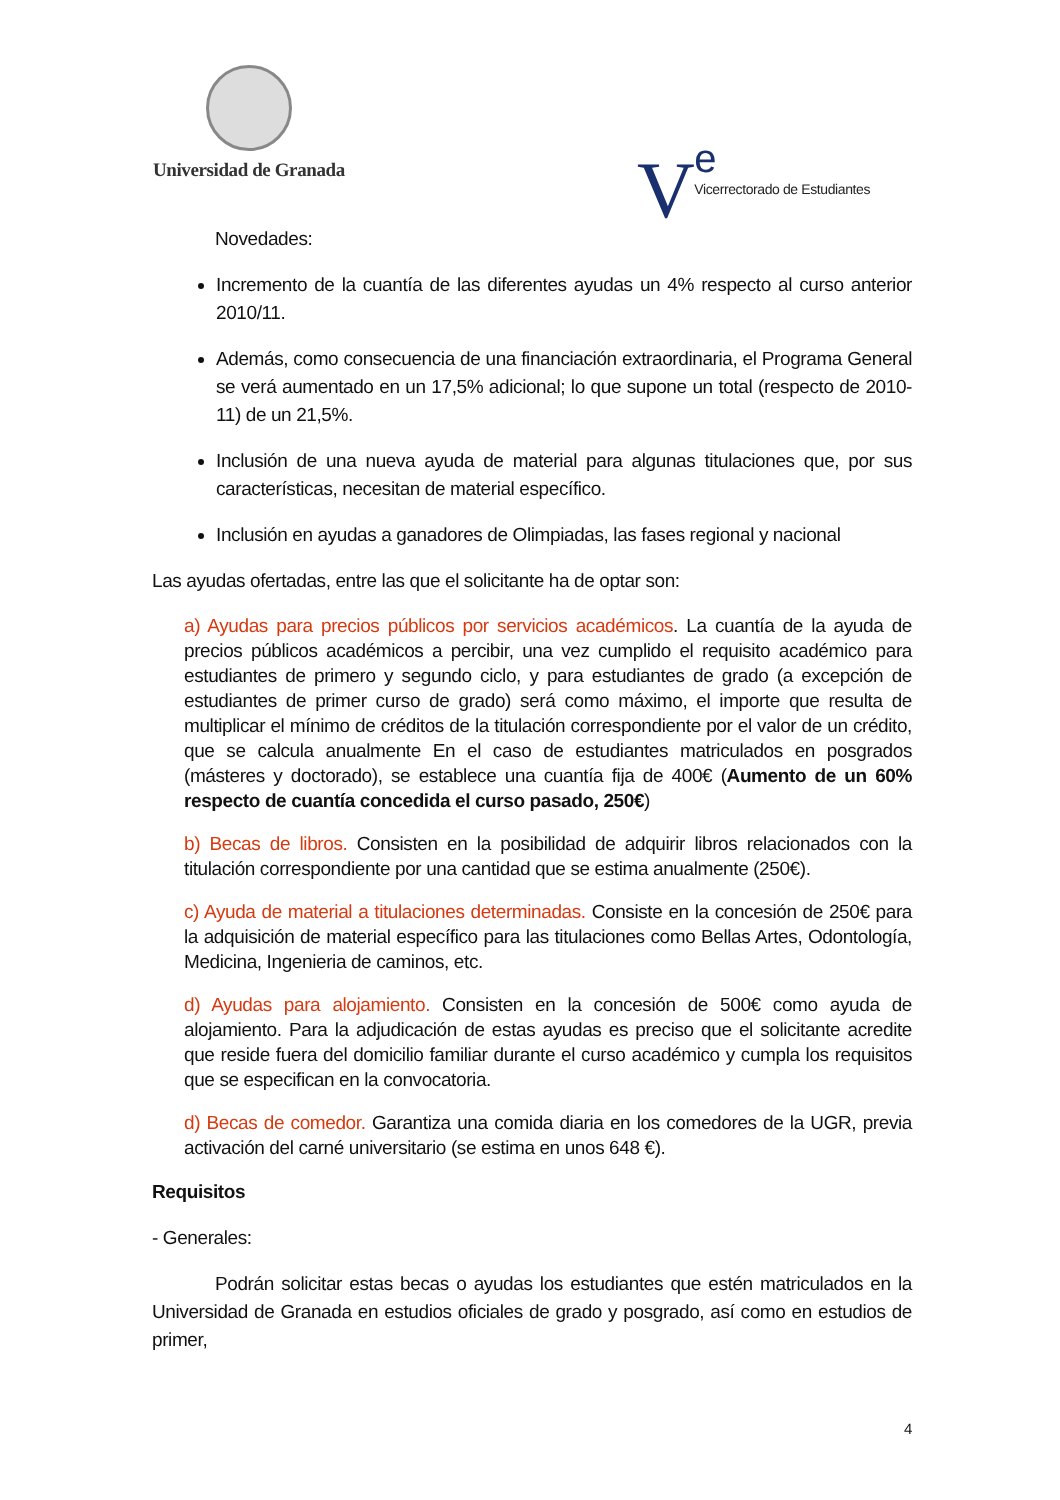Universidad de Granada
Ve
Vicerrectorado de Estudiantes
Novedades:
Incremento de la cuantía de las diferentes ayudas un 4% respecto al curso anterior 2010/11.
Además, como consecuencia de una financiación extraordinaria, el Programa General se verá aumentado en un 17,5% adicional; lo que supone un total (respecto de 2010-11) de un 21,5%.
Inclusión de una nueva ayuda de material para algunas titulaciones que, por sus características, necesitan de material específico.
Inclusión en ayudas a ganadores de Olimpiadas, las fases regional y nacional
Las ayudas ofertadas, entre las que el solicitante ha de optar son:
a) Ayudas para precios públicos por servicios académicos. La cuantía de la ayuda de precios públicos académicos a percibir, una vez cumplido el requisito académico para estudiantes de primero y segundo ciclo, y para estudiantes de grado (a excepción de estudiantes de primer curso de grado) será como máximo, el importe que resulta de multiplicar el mínimo de créditos de la titulación correspondiente por el valor de un crédito, que se calcula anualmente En el caso de estudiantes matriculados en posgrados (másteres y doctorado), se establece una cuantía fija de 400€ (Aumento de un 60% respecto de cuantía concedida el curso pasado, 250€)
b) Becas de libros. Consisten en la posibilidad de adquirir libros relacionados con la titulación correspondiente por una cantidad que se estima anualmente (250€).
c) Ayuda de material a titulaciones determinadas. Consiste en la concesión de 250€ para la adquisición de material específico para las titulaciones como Bellas Artes, Odontología, Medicina, Ingenieria de caminos, etc.
d) Ayudas para alojamiento. Consisten en la concesión de 500€ como ayuda de alojamiento. Para la adjudicación de estas ayudas es preciso que el solicitante acredite que reside fuera del domicilio familiar durante el curso académico y cumpla los requisitos que se especifican en la convocatoria.
d) Becas de comedor. Garantiza una comida diaria en los comedores de la UGR, previa activación del carné universitario (se estima en unos 648 €).
Requisitos
- Generales:
Podrán solicitar estas becas o ayudas los estudiantes que estén matriculados en la Universidad de Granada en estudios oficiales de grado y posgrado, así como en estudios de primer,
4